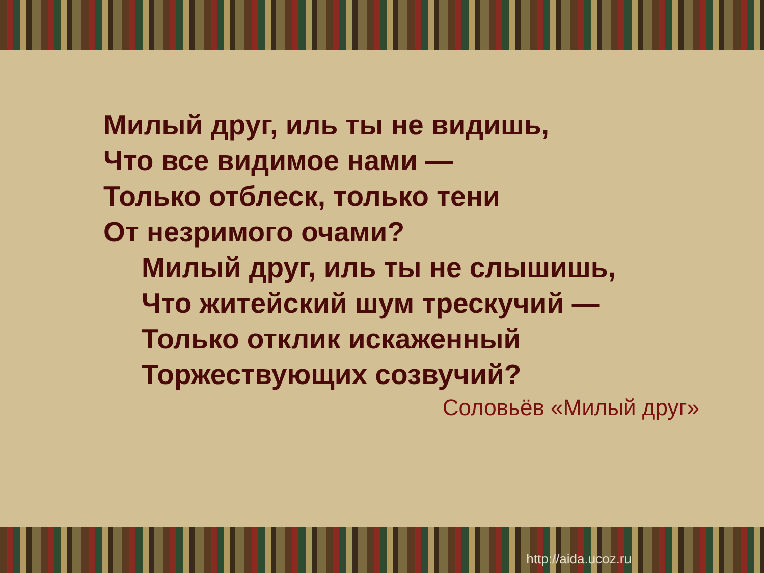Милый друг, иль ты не видишь,
Что все видимое нами —
Только отблеск, только тени
От незримого очами?
Милый друг, иль ты не слышишь, Что житейский шум трескучий — Только отклик искаженный Торжествующих созвучий?
Соловьёв «Милый друг»
http://aida.ucoz.ru